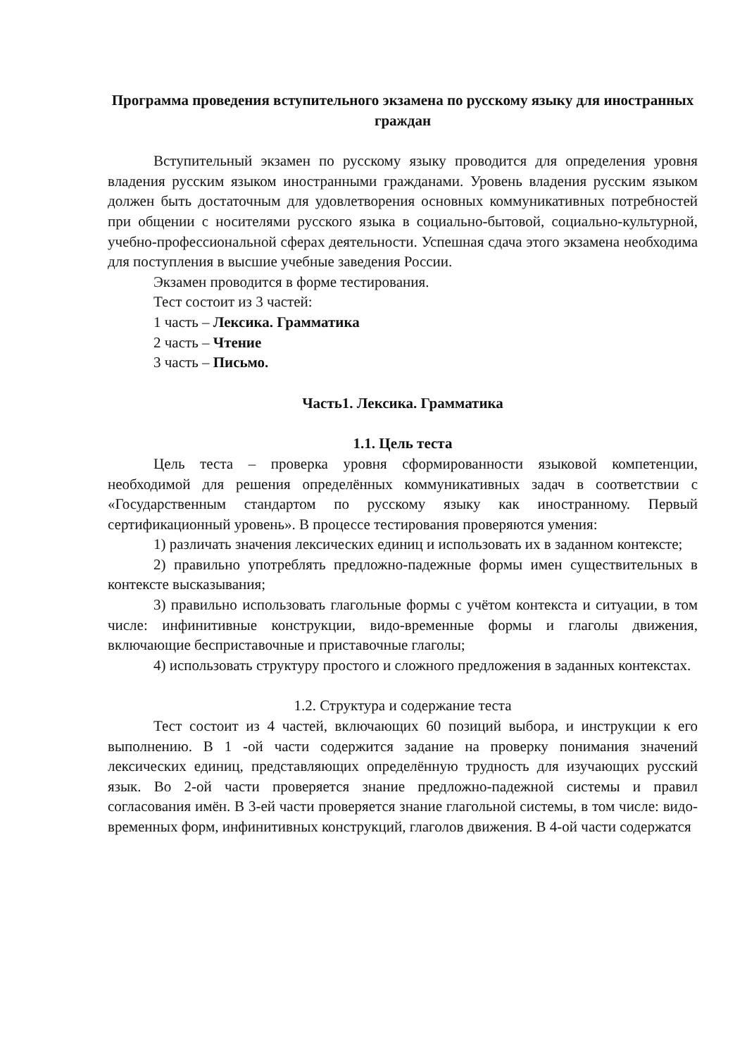Программа проведения вступительного экзамена по русскому языку для иностранных граждан
Вступительный экзамен по русскому языку проводится для определения уровня владения русским языком иностранными гражданами. Уровень владения русским языком должен быть достаточным для удовлетворения основных коммуникативных потребностей при общении с носителями русского языка в социально-бытовой, социально-культурной, учебно-профессиональной сферах деятельности. Успешная сдача этого экзамена необходима для поступления в высшие учебные заведения России.
Экзамен проводится в форме тестирования.
Тест состоит из 3 частей:
1 часть – Лексика. Грамматика
2 часть – Чтение
3 часть – Письмо.
Часть1. Лексика. Грамматика
1.1. Цель теста
Цель теста – проверка уровня сформированности языковой компетенции, необходимой для решения определённых коммуникативных задач в соответствии с «Государственным стандартом по русскому языку как иностранному. Первый сертификационный уровень». В процессе тестирования проверяются умения:
1) различать значения лексических единиц и использовать их в заданном контексте;
2) правильно употреблять предложно-падежные формы имен существительных в контексте высказывания;
3) правильно использовать глагольные формы с учётом контекста и ситуации, в том числе: инфинитивные конструкции, видо-временные формы и глаголы движения, включающие бесприставочные и приставочные глаголы;
4) использовать структуру простого и сложного предложения в заданных контекстах.
1.2. Структура и содержание теста
Тест состоит из 4 частей, включающих 60 позиций выбора, и инструкции к его выполнению. В 1 -ой части содержится задание на проверку понимания значений лексических единиц, представляющих определённую трудность для изучающих русский язык. Во 2-ой части проверяется знание предложно-падежной системы и правил согласования имён. В 3-ей части проверяется знание глагольной системы, в том числе: видо-временных форм, инфинитивных конструкций, глаголов движения. В 4-ой части содержатся